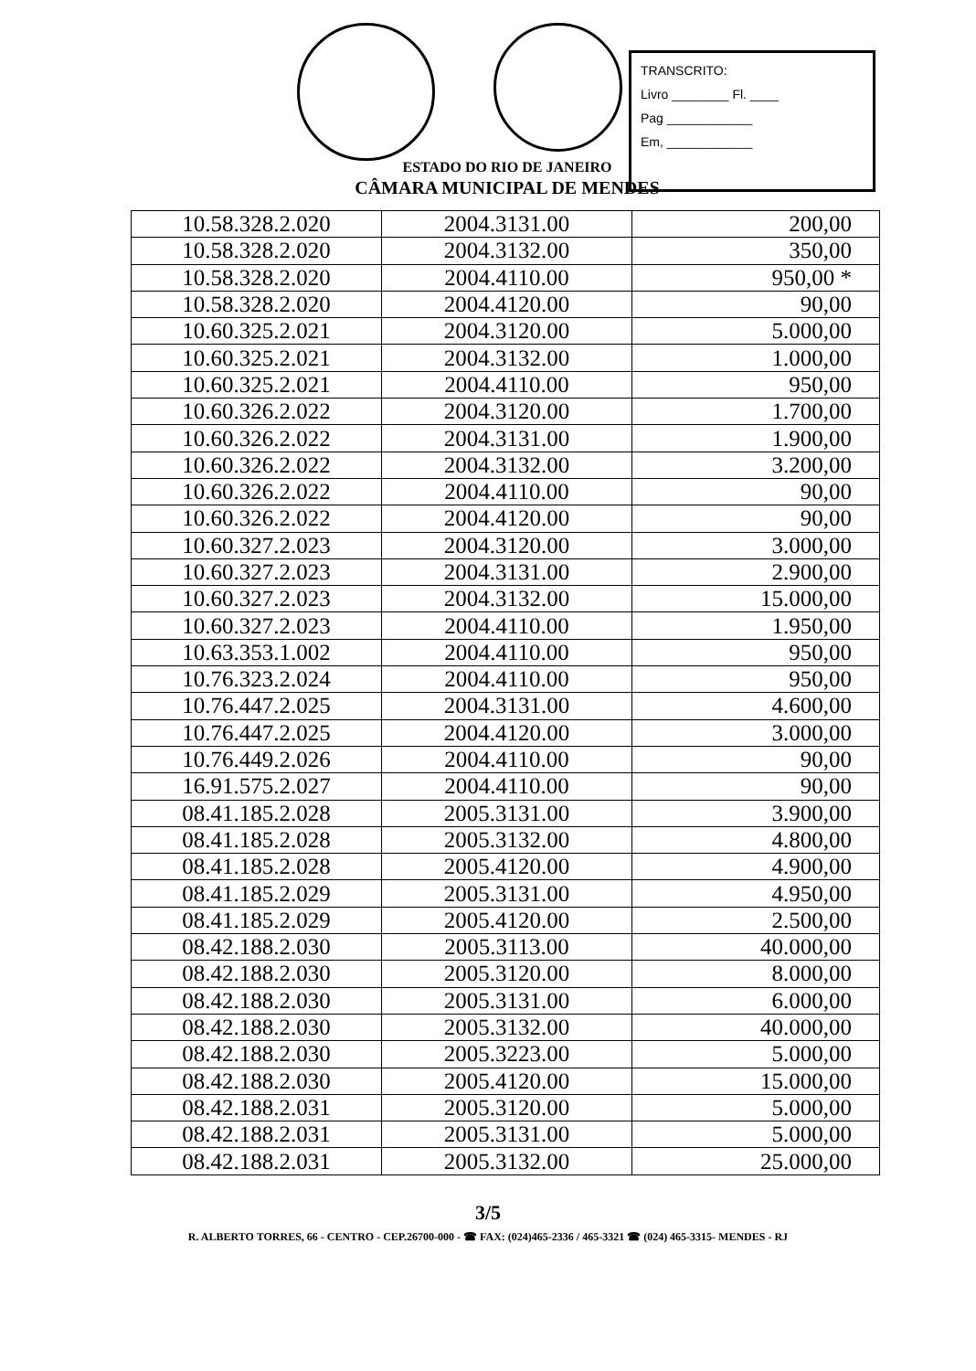TRANSCRITO:
Livro ________ Fl. ____
Pag ____________
Em, ____________
ESTADO DO RIO DE JANEIRO
CÂMARA MUNICIPAL DE MENDES
| 10.58.328.2.020 | 2004.3131.00 | 200,00 |
| 10.58.328.2.020 | 2004.3132.00 | 350,00 |
| 10.58.328.2.020 | 2004.4110.00 | 950,00 * |
| 10.58.328.2.020 | 2004.4120.00 | 90,00 |
| 10.60.325.2.021 | 2004.3120.00 | 5.000,00 |
| 10.60.325.2.021 | 2004.3132.00 | 1.000,00 |
| 10.60.325.2.021 | 2004.4110.00 | 950,00 |
| 10.60.326.2.022 | 2004.3120.00 | 1.700,00 |
| 10.60.326.2.022 | 2004.3131.00 | 1.900,00 |
| 10.60.326.2.022 | 2004.3132.00 | 3.200,00 |
| 10.60.326.2.022 | 2004.4110.00 | 90,00 |
| 10.60.326.2.022 | 2004.4120.00 | 90,00 |
| 10.60.327.2.023 | 2004.3120.00 | 3.000,00 |
| 10.60.327.2.023 | 2004.3131.00 | 2.900,00 |
| 10.60.327.2.023 | 2004.3132.00 | 15.000,00 |
| 10.60.327.2.023 | 2004.4110.00 | 1.950,00 |
| 10.63.353.1.002 | 2004.4110.00 | 950,00 |
| 10.76.323.2.024 | 2004.4110.00 | 950,00 |
| 10.76.447.2.025 | 2004.3131.00 | 4.600,00 |
| 10.76.447.2.025 | 2004.4120.00 | 3.000,00 |
| 10.76.449.2.026 | 2004.4110.00 | 90,00 |
| 16.91.575.2.027 | 2004.4110.00 | 90,00 |
| 08.41.185.2.028 | 2005.3131.00 | 3.900,00 |
| 08.41.185.2.028 | 2005.3132.00 | 4.800,00 |
| 08.41.185.2.028 | 2005.4120.00 | 4.900,00 |
| 08.41.185.2.029 | 2005.3131.00 | 4.950,00 |
| 08.41.185.2.029 | 2005.4120.00 | 2.500,00 |
| 08.42.188.2.030 | 2005.3113.00 | 40.000,00 |
| 08.42.188.2.030 | 2005.3120.00 | 8.000,00 |
| 08.42.188.2.030 | 2005.3131.00 | 6.000,00 |
| 08.42.188.2.030 | 2005.3132.00 | 40.000,00 |
| 08.42.188.2.030 | 2005.3223.00 | 5.000,00 |
| 08.42.188.2.030 | 2005.4120.00 | 15.000,00 |
| 08.42.188.2.031 | 2005.3120.00 | 5.000,00 |
| 08.42.188.2.031 | 2005.3131.00 | 5.000,00 |
| 08.42.188.2.031 | 2005.3132.00 | 25.000,00 |
3/5
R. ALBERTO TORRES, 66 - CENTRO - CEP.26700-000 - ☎ FAX: (024)465-2336 / 465-3321 ☎ (024) 465-3315- MENDES - RJ